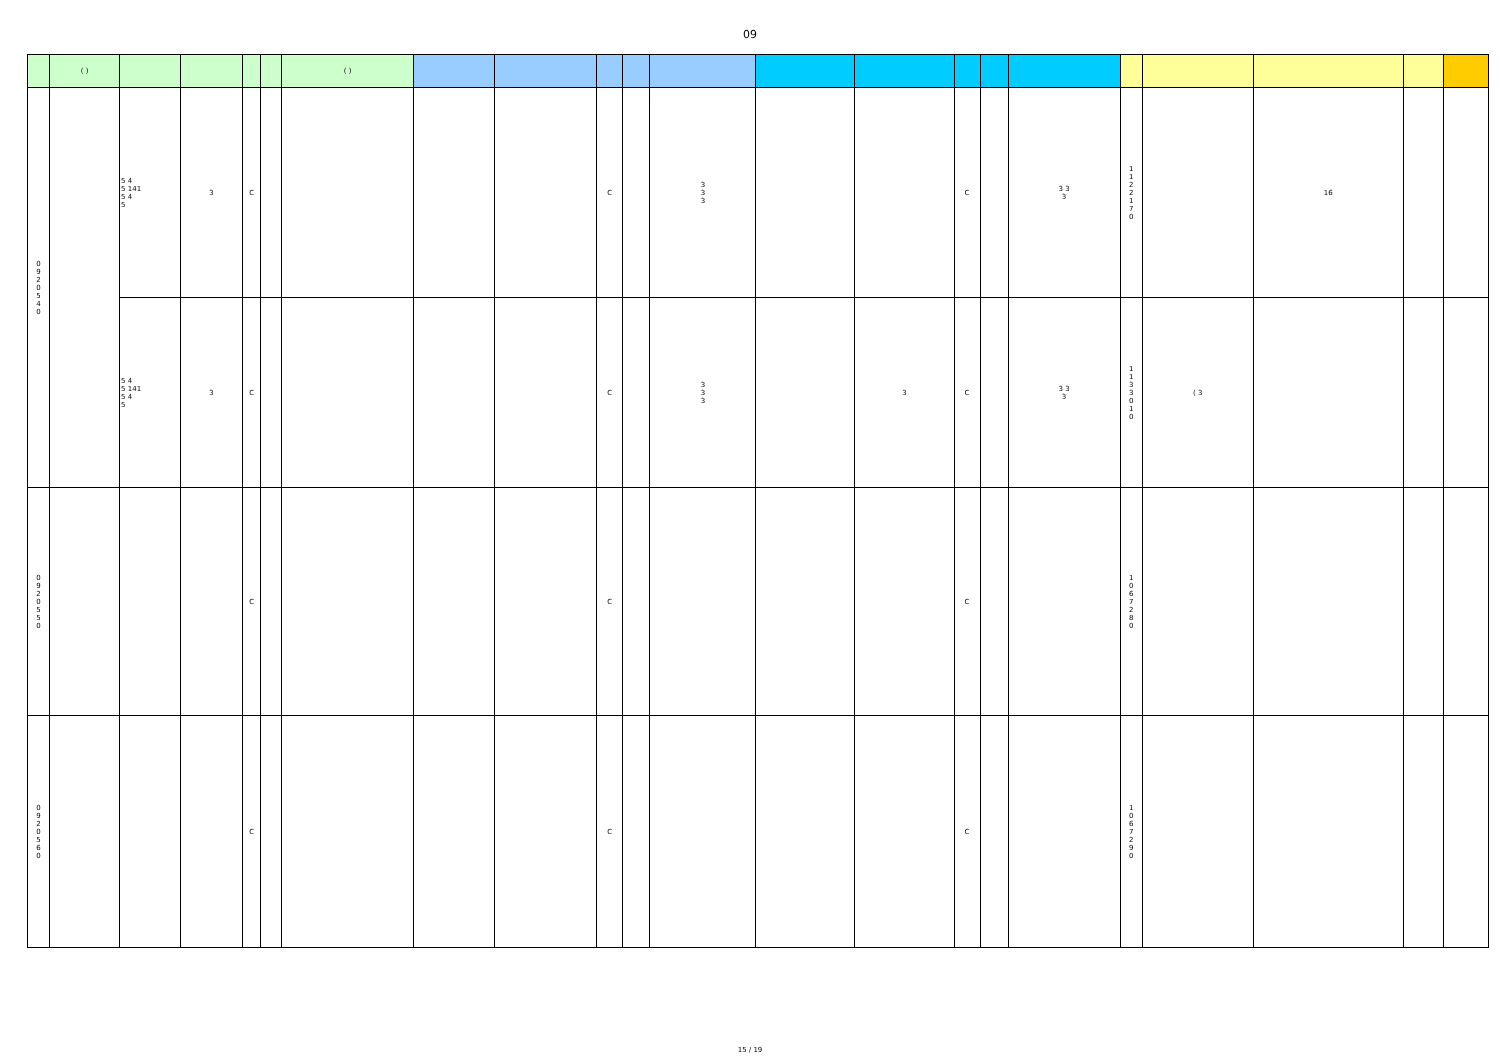09
| | ( ) | | | | | ( ) | | | | | | | | | | | | | | | |
| --- | --- | --- | --- | --- | --- | --- | --- | --- | --- | --- | --- | --- | --- | --- | --- | --- | --- | --- | --- | --- | --- |
| 0920540 | | 5 4 5 141 5 4 5 | 3 | C | | | | | C | | 3 3 3 | | | C | | 3 3 3 | 1122170 | | 16 | | |
| | | 5 4 5 141 5 4 5 | 3 | C | | | | | C | | 3 3 3 | | 3 | C | | 3 3 3 | 1133010 | ( 3 | | | |
| 0920550 | | | | C | | | | | C | | | | | C | | | 1067280 | | | | |
| 0920560 | | | | C | | | | | C | | | | | C | | | 1067290 | | | | |
15 / 19